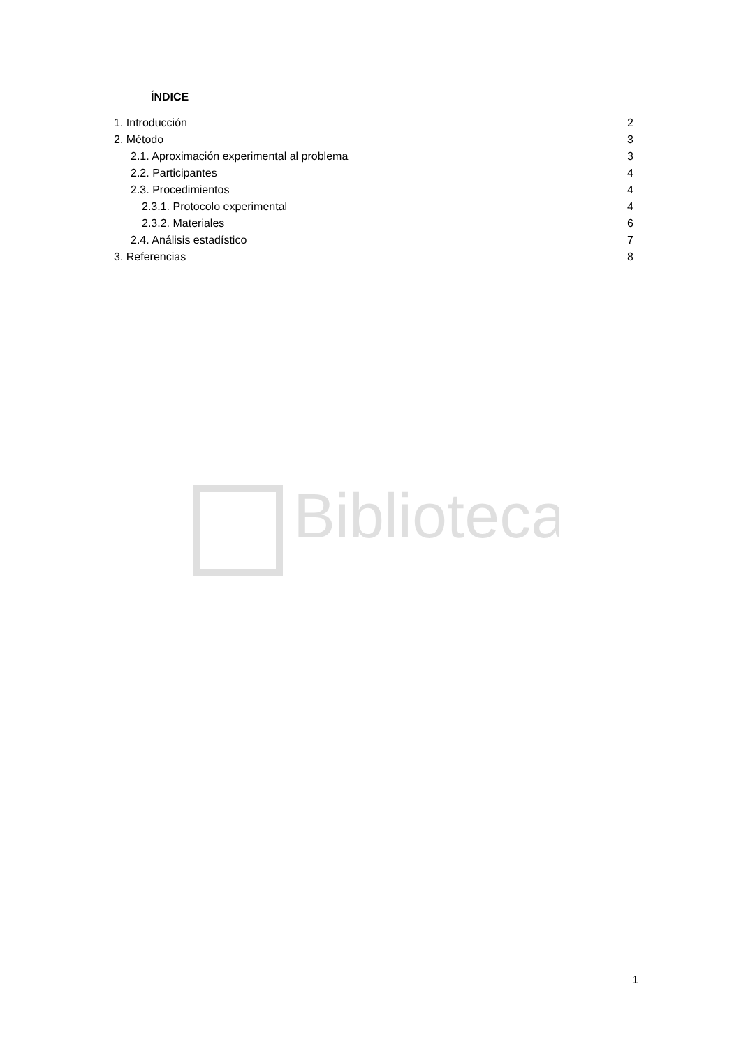Biblioteca
ÍNDICE
1. Introducción 2
2. Método 3
2.1. Aproximación experimental al problema 3
2.2. Participantes 4
2.3. Procedimientos 4
2.3.1. Protocolo experimental 4
2.3.2. Materiales 6
2.4. Análisis estadístico 7
3. Referencias 8
1